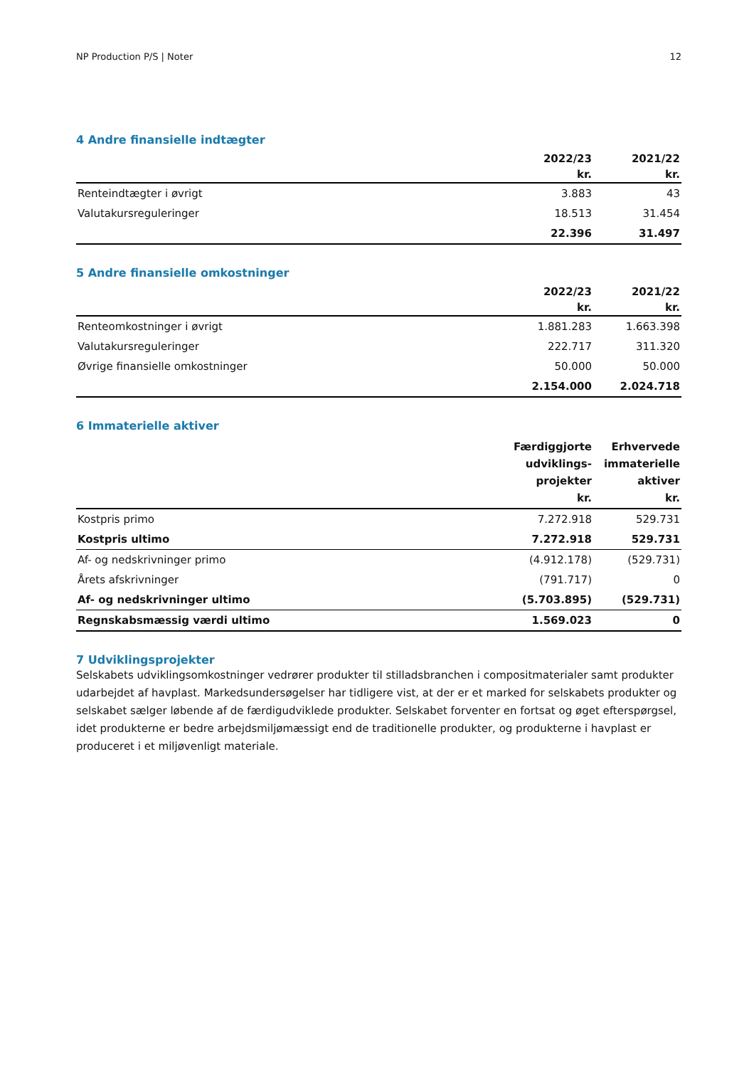NP Production P/S | Noter 12
4 Andre finansielle indtægter
| | 2022/23 | 2021/22 |
| --- | --- | --- |
| | kr. | kr. |
| Renteindtægter i øvrigt | 3.883 | 43 |
| Valutakursreguleringer | 18.513 | 31.454 |
| | 22.396 | 31.497 |
5 Andre finansielle omkostninger
| | 2022/23 | 2021/22 |
| --- | --- | --- |
| | kr. | kr. |
| Renteomkostninger i øvrigt | 1.881.283 | 1.663.398 |
| Valutakursreguleringer | 222.717 | 311.320 |
| Øvrige finansielle omkostninger | 50.000 | 50.000 |
| | 2.154.000 | 2.024.718 |
6 Immaterielle aktiver
| | Færdiggjorte udviklings- projekter kr. | Erhvervede immaterielle aktiver kr. |
| --- | --- | --- |
| Kostpris primo | 7.272.918 | 529.731 |
| Kostpris ultimo | 7.272.918 | 529.731 |
| Af- og nedskrivninger primo | (4.912.178) | (529.731) |
| Årets afskrivninger | (791.717) | 0 |
| Af- og nedskrivninger ultimo | (5.703.895) | (529.731) |
| Regnskabsmæssig værdi ultimo | 1.569.023 | 0 |
7 Udviklingsprojekter
Selskabets udviklingsomkostninger vedrører produkter til stilladsbranchen i compositmaterialer samt produkter udarbejdet af havplast. Markedsundersøgelser har tidligere vist, at der er et marked for selskabets produkter og selskabet sælger løbende af de færdigudviklede produkter. Selskabet forventer en fortsat og øget efterspørgsel, idet produkterne er bedre arbejdsmiljømæssigt end de traditionelle produkter, og produkterne i havplast er produceret i et miljøvenligt materiale.